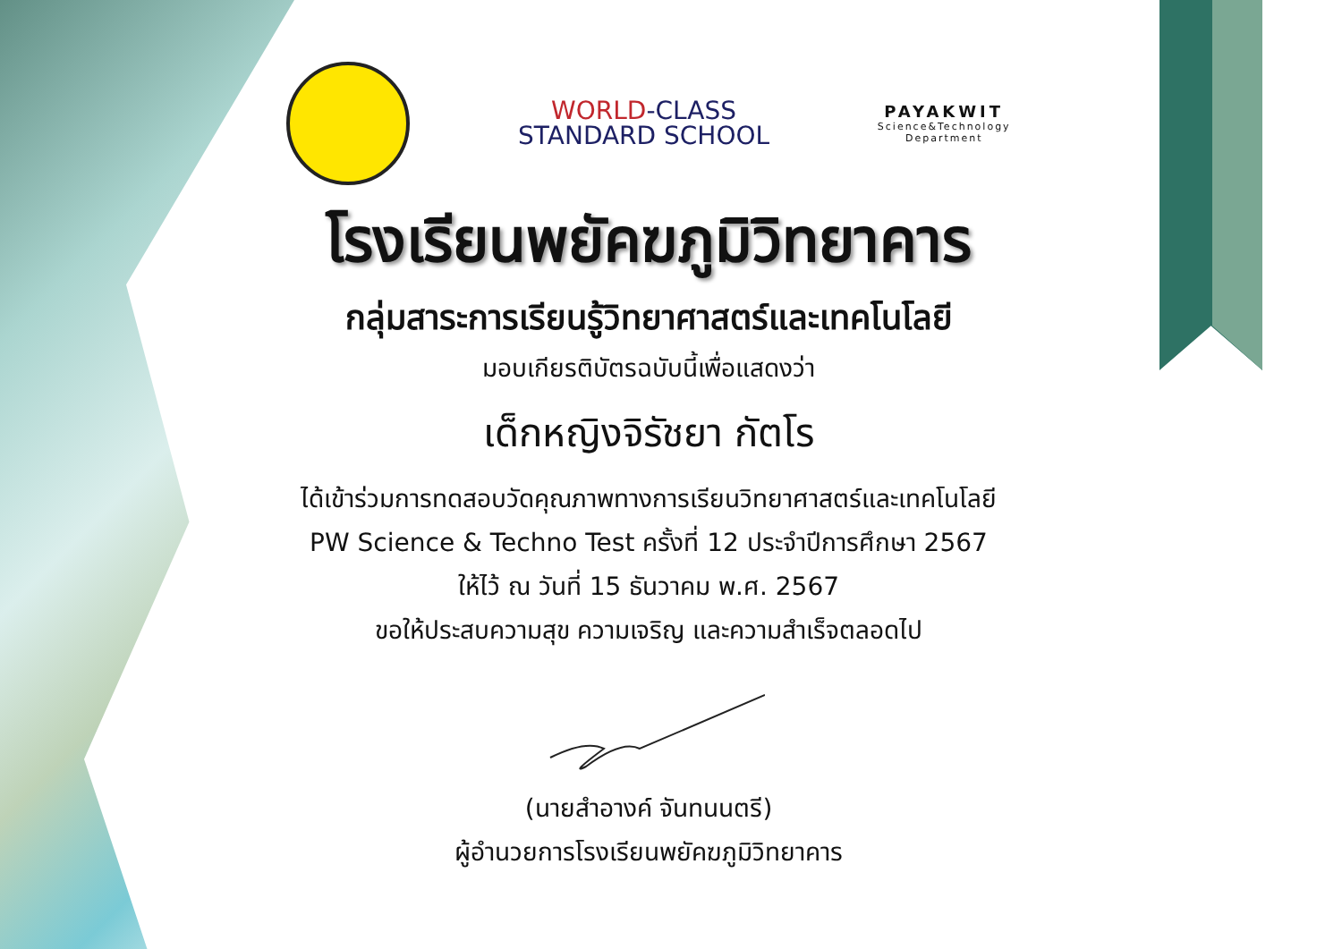WORLD-CLASS
STANDARD SCHOOL
PAYAKWIT
Science&Technology
Department
โรงเรียนพยัคฆภูมิวิทยาคาร
กลุ่มสาระการเรียนรู้วิทยาศาสตร์และเทคโนโลยี
มอบเกียรติบัตรฉบับนี้เพื่อแสดงว่า
เด็กหญิงจิรัชยา กัตโร
ได้เข้าร่วมการทดสอบวัดคุณภาพทางการเรียนวิทยาศาสตร์และเทคโนโลยี
PW Science & Techno Test ครั้งที่ 12 ประจำปีการศึกษา 2567
ให้ไว้ ณ วันที่ 15 ธันวาคม พ.ศ. 2567
ขอให้ประสบความสุข ความเจริญ และความสำเร็จตลอดไป
(นายสำอางค์ จันทนนตรี)
ผู้อำนวยการโรงเรียนพยัคฆภูมิวิทยาคาร